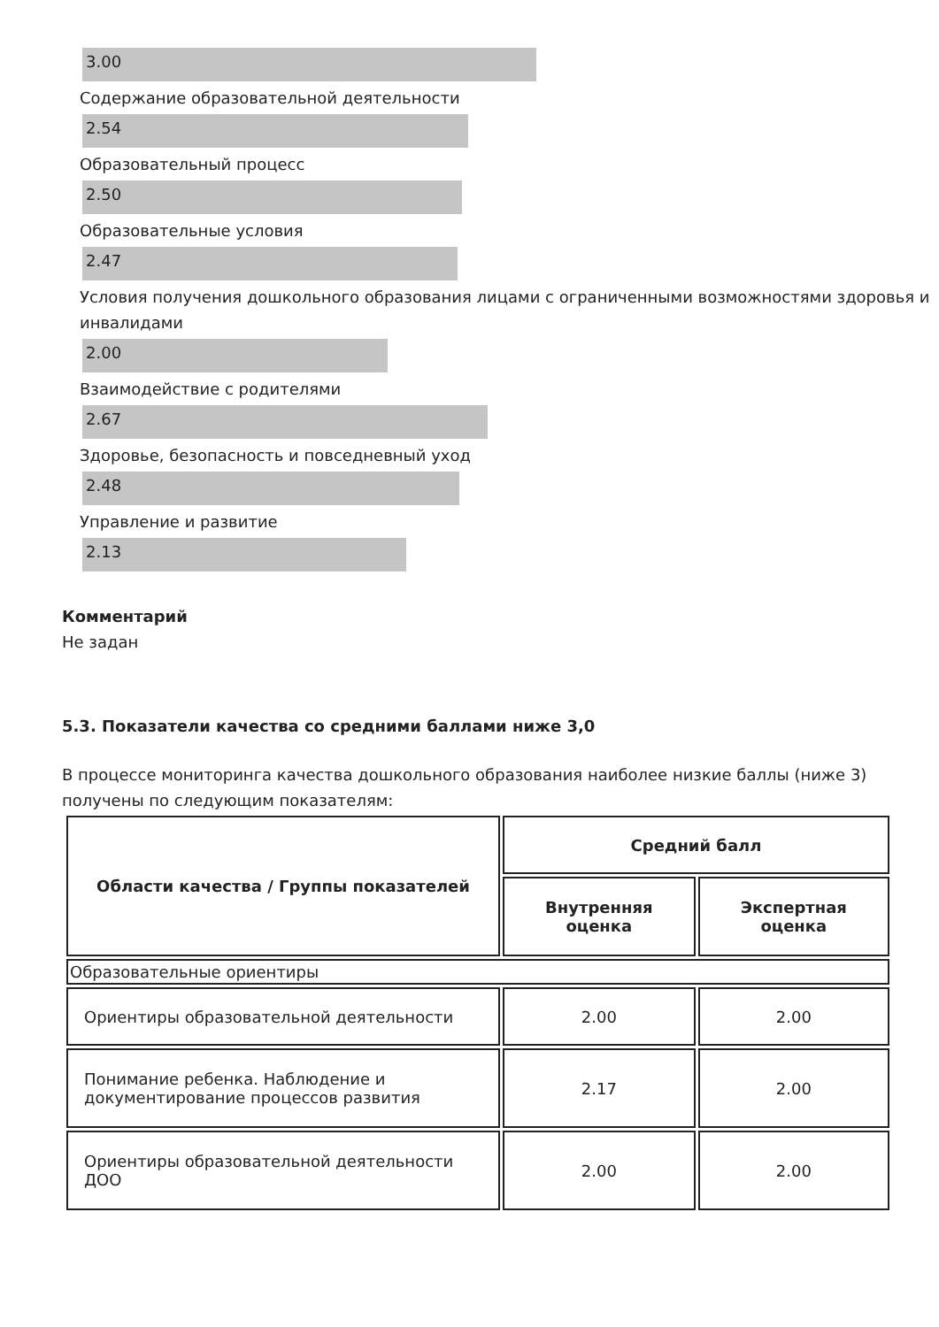3.00
Содержание образовательной деятельности
2.54
Образовательный процесс
2.50
Образовательные условия
2.47
Условия получения дошкольного образования лицами с ограниченными возможностями здоровья и инвалидами
2.00
Взаимодействие с родителями
2.67
Здоровье, безопасность и повседневный уход
2.48
Управление и развитие
2.13
Комментарий
Не задан
5.3. Показатели качества со средними баллами ниже 3,0
В процессе мониторинга качества дошкольного образования наиболее низкие баллы (ниже 3) получены по следующим показателям:
| Области качества / Группы показателей | Средний балл | |
| --- | --- | --- |
| | Внутренняя оценка | Экспертная оценка |
| Образовательные ориентиры | | |
| Ориентиры образовательной деятельности | 2.00 | 2.00 |
| Понимание ребенка. Наблюдение и документирование процессов развития | 2.17 | 2.00 |
| Ориентиры образовательной деятельности ДОО | 2.00 | 2.00 |